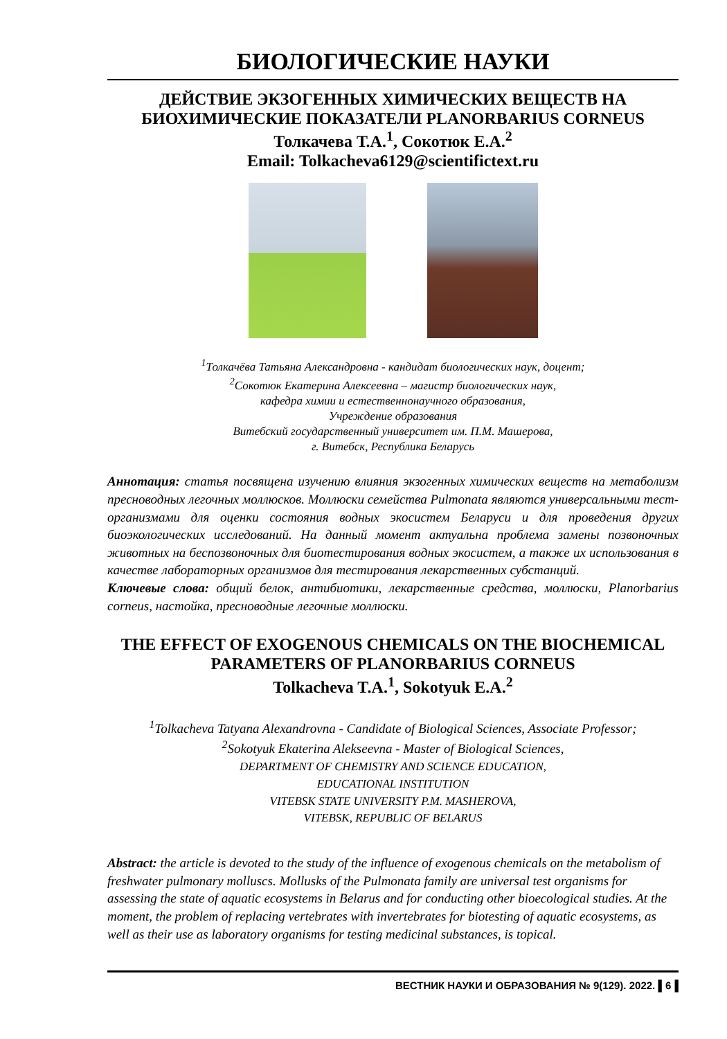БИОЛОГИЧЕСКИЕ НАУКИ
ДЕЙСТВИЕ ЭКЗОГЕННЫХ ХИМИЧЕСКИХ ВЕЩЕСТВ НА БИОХИМИЧЕСКИЕ ПОКАЗАТЕЛИ PLANORBARIUS CORNEUS
Толкачева Т.А.<sup>1</sup>, Сокотюк Е.А.<sup>2</sup>
Email: Tolkacheva6129@scientifictext.ru
<sup>1</sup> Толкачёва Татьяна Александровна - кандидат биологических наук, доцент;
<sup>2</sup> Сокотюк Екатерина Алексеевна – магистр биологических наук,
кафедра химии и естественнонаучного образования,
Учреждение образования
Витебский государственный университет им. П.М. Машерова,
г. Витебск, Республика Беларусь
Аннотация: статья посвящена изучению влияния экзогенных химических веществ на метаболизм пресноводных легочных моллюсков. Моллюски семейства Pulmonata являются универсальными тест-организмами для оценки состояния водных экосистем Беларуси и для проведения других биоэкологических исследований. На данный момент актуальна проблема замены позвоночных животных на беспозвоночных для биотестирования водных экосистем, а также их использования в качестве лабораторных организмов для тестирования лекарственных субстанций.
Ключевые слова: общий белок, антибиотики, лекарственные средства, моллюски, Planorbarius corneus, настойка, пресноводные легочные моллюски.
THE EFFECT OF EXOGENOUS CHEMICALS ON THE BIOCHEMICAL PARAMETERS OF PLANORBARIUS CORNEUS
Tolkacheva T.A.<sup>1</sup>, Sokotyuk E.A.<sup>2</sup>
<sup>1</sup> Tolkacheva Tatyana Alexandrovna - Candidate of Biological Sciences, Associate Professor;
<sup>2</sup> Sokotyuk Ekaterina Alekseevna - Master of Biological Sciences,
DEPARTMENT OF CHEMISTRY AND SCIENCE EDUCATION,
EDUCATIONAL INSTITUTION
VITEBSK STATE UNIVERSITY P.M. MASHEROVA,
VITEBSK, REPUBLIC OF BELARUS
Abstract: the article is devoted to the study of the influence of exogenous chemicals on the metabolism of freshwater pulmonary molluscs. Mollusks of the Pulmonata family are universal test organisms for assessing the state of aquatic ecosystems in Belarus and for conducting other bioecological studies. At the moment, the problem of replacing vertebrates with invertebrates for biotesting of aquatic ecosystems, as well as their use as laboratory organisms for testing medicinal substances, is topical.
ВЕСТНИК НАУКИ И ОБРАЗОВАНИЯ № 9(129). 2022. ▌6▐